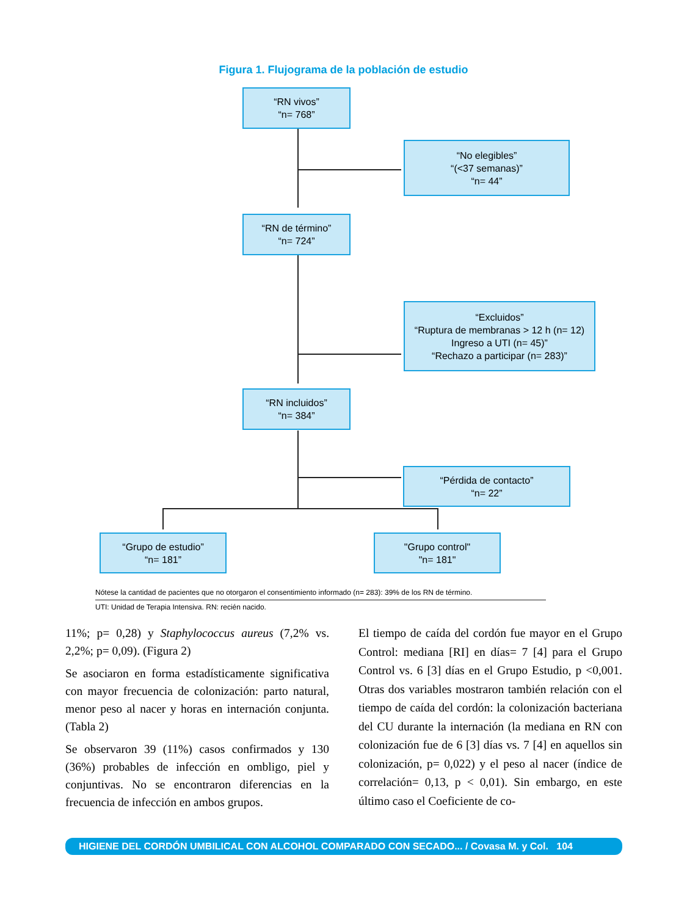Figura 1. Flujograma de la población de estudio
“RN vivos”
“n= 768”
“No elegibles”
“(<37 semanas)”
“n= 44”
“RN de término”
“n= 724”
“Excluidos”
“Ruptura de membranas > 12 h (n= 12)
Ingreso a UTI (n= 45)”
“Rechazo a participar (n= 283)”
“RN incluidos”
“n= 384”
“Pérdida de contacto”
“n= 22”
“Grupo de estudio”
“n= 181”
"Grupo control"
"n= 181"
Nótese la cantidad de pacientes que no otorgaron el consentimiento informado (n= 283): 39% de los RN de término.
UTI: Unidad de Terapia Intensiva. RN: recién nacido.
11%; p= 0,28) y Staphylococcus aureus (7,2% vs. 2,2%; p= 0,09). (Figura 2)
Se asociaron en forma estadísticamente significativa con mayor frecuencia de colonización: parto natural, menor peso al nacer y horas en internación conjunta. (Tabla 2)
Se observaron 39 (11%) casos confirmados y 130 (36%) probables de infección en ombligo, piel y conjuntivas. No se encontraron diferencias en la frecuencia de infección en ambos grupos.
El tiempo de caída del cordón fue mayor en el Grupo Control: mediana [RI] en días= 7 [4] para el Grupo Control vs. 6 [3] días en el Grupo Estudio, p <0,001. Otras dos variables mostraron también relación con el tiempo de caída del cordón: la colonización bacteriana del CU durante la internación (la mediana en RN con colonización fue de 6 [3] días vs. 7 [4] en aquellos sin colonización, p= 0,022) y el peso al nacer (índice de correlación= 0,13, p < 0,01). Sin embargo, en este último caso el Coeficiente de co-
HIGIENE DEL CORDÓN UMBILICAL CON ALCOHOL COMPARADO CON SECADO... / Covasa M. y Col. 104